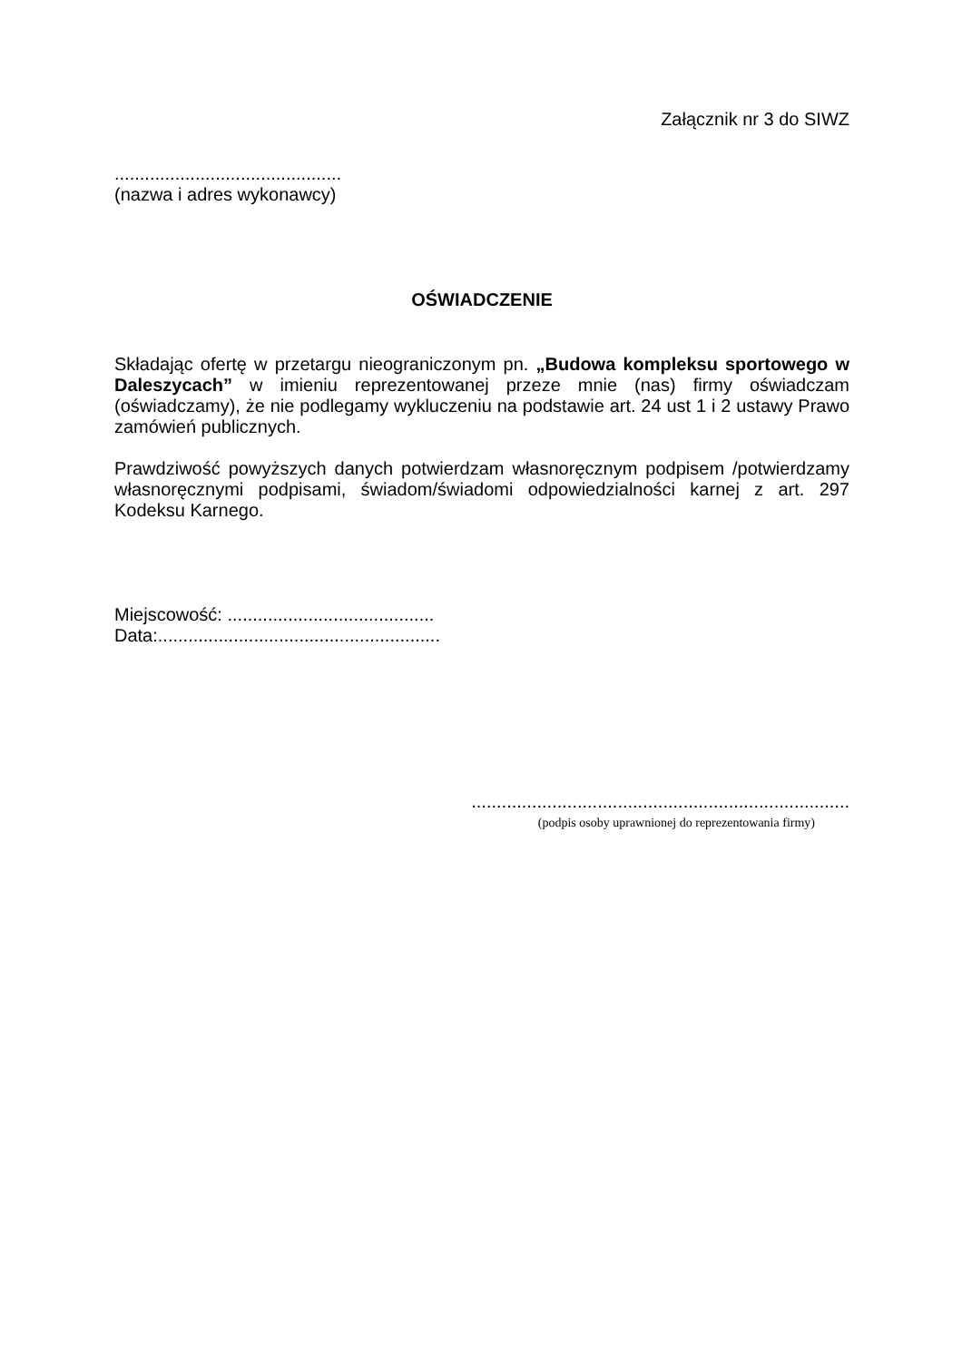Załącznik nr 3 do SIWZ
.............................................
(nazwa i adres wykonawcy)
OŚWIADCZENIE
Składając ofertę w przetargu nieograniczonym pn. „Budowa kompleksu sportowego w Daleszycach” w imieniu reprezentowanej przeze mnie (nas) firmy oświadczam (oświadczamy), że nie podlegamy wykluczeniu na podstawie art. 24 ust 1 i 2 ustawy Prawo zamówień publicznych.
Prawdziwość powyższych danych potwierdzam własnoręcznym podpisem /potwierdzamy własnoręcznymi podpisami, świadom/świadomi odpowiedzialności karnej z art. 297 Kodeksu Karnego.
Miejscowość: .........................................
Data:........................................................
...........................................................................
(podpis osoby uprawnionej do reprezentowania firmy)